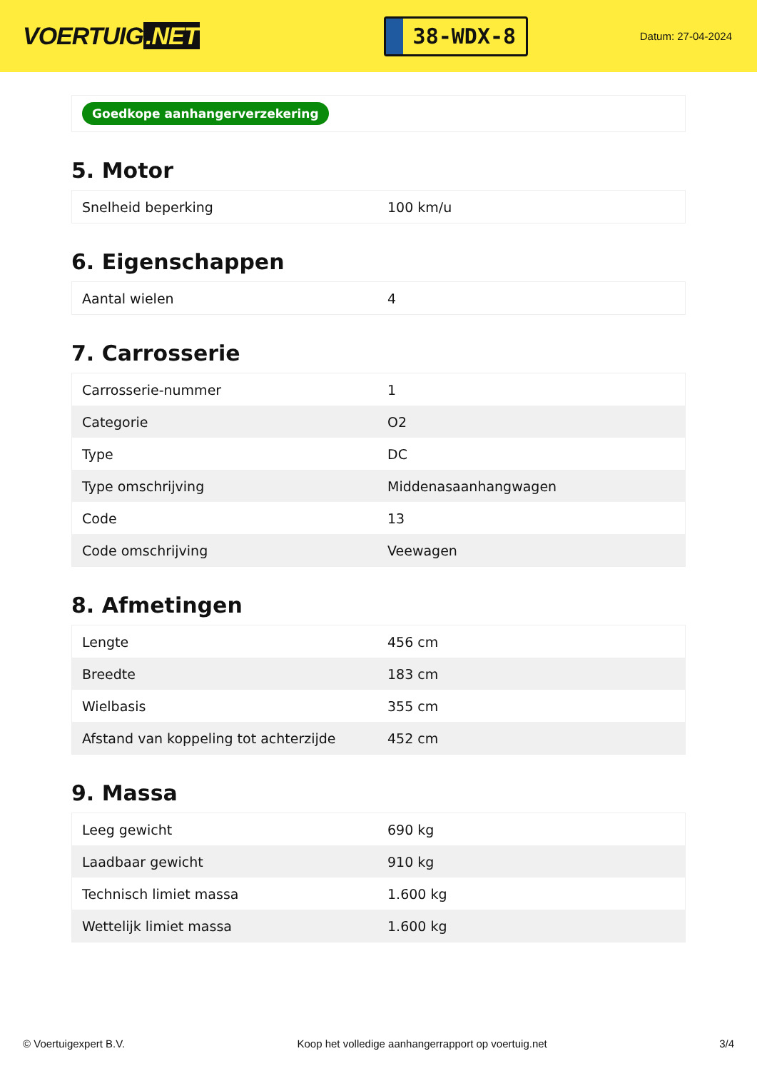VOERTUIG.NET
38-WDX-8
Datum: 27-04-2024
Goedkope aanhangerverzekering
5. Motor
| Snelheid beperking | 100 km/u |
6. Eigenschappen
| Aantal wielen | 4 |
7. Carrosserie
| Carrosserie-nummer | 1 |
| Categorie | O2 |
| Type | DC |
| Type omschrijving | Middenasaanhangwagen |
| Code | 13 |
| Code omschrijving | Veewagen |
8. Afmetingen
| Lengte | 456 cm |
| Breedte | 183 cm |
| Wielbasis | 355 cm |
| Afstand van koppeling tot achterzijde | 452 cm |
9. Massa
| Leeg gewicht | 690 kg |
| Laadbaar gewicht | 910 kg |
| Technisch limiet massa | 1.600 kg |
| Wettelijk limiet massa | 1.600 kg |
© Voertuigexpert B.V. Koop het volledige aanhangerrapport op voertuig.net 3/4